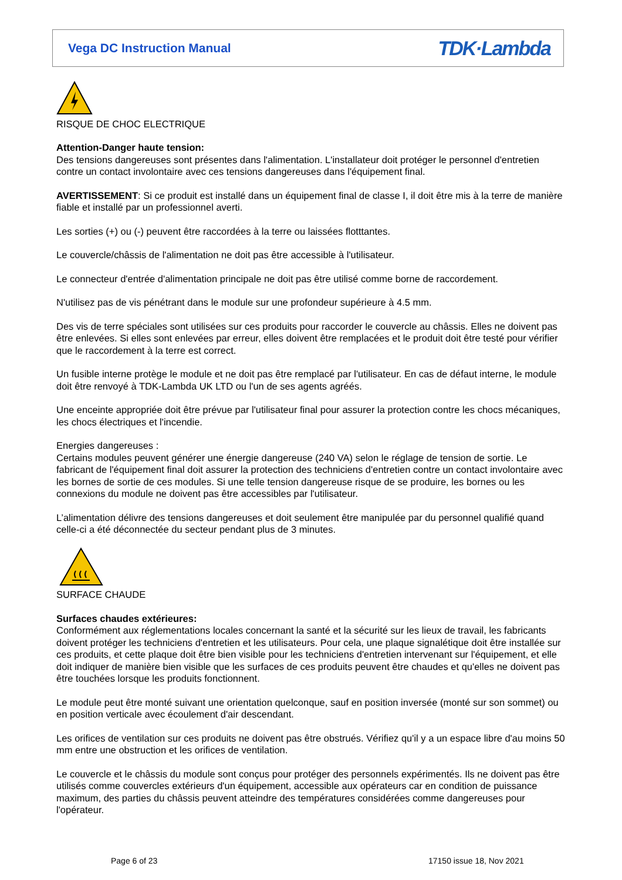Vega DC Instruction Manual
TDK·Lambda
RISQUE DE CHOC ELECTRIQUE
Attention-Danger haute tension:
Des tensions dangereuses sont présentes dans l'alimentation. L'installateur doit protéger le personnel d'entretien contre un contact involontaire avec ces tensions dangereuses dans l'équipement final.
AVERTISSEMENT: Si ce produit est installé dans un équipement final de classe I, il doit être mis à la terre de manière fiable et installé par un professionnel averti.
Les sorties (+) ou (-) peuvent être raccordées à la terre ou laissées flotttantes.
Le couvercle/châssis de l'alimentation ne doit pas être accessible à l'utilisateur.
Le connecteur d'entrée d'alimentation principale ne doit pas être utilisé comme borne de raccordement.
N'utilisez pas de vis pénétrant dans le module sur une profondeur supérieure à 4.5 mm.
Des vis de terre spéciales sont utilisées sur ces produits pour raccorder le couvercle au châssis. Elles ne doivent pas être enlevées. Si elles sont enlevées par erreur, elles doivent être remplacées et le produit doit être testé pour vérifier que le raccordement à la terre est correct.
Un fusible interne protège le module et ne doit pas être remplacé par l'utilisateur. En cas de défaut interne, le module doit être renvoyé à TDK-Lambda UK LTD ou l'un de ses agents agréés.
Une enceinte appropriée doit être prévue par l'utilisateur final pour assurer la protection contre les chocs mécaniques, les chocs électriques et l'incendie.
Energies dangereuses :
Certains modules peuvent générer une énergie dangereuse (240 VA) selon le réglage de tension de sortie. Le fabricant de l'équipement final doit assurer la protection des techniciens d'entretien contre un contact involontaire avec les bornes de sortie de ces modules. Si une telle tension dangereuse risque de se produire, les bornes ou les connexions du module ne doivent pas être accessibles par l'utilisateur.
L’alimentation délivre des tensions dangereuses et doit seulement être manipulée par du personnel qualifié quand celle-ci a été déconnectée du secteur pendant plus de 3 minutes.
SURFACE CHAUDE
Surfaces chaudes extérieures:
Conformément aux réglementations locales concernant la santé et la sécurité sur les lieux de travail, les fabricants doivent protéger les techniciens d'entretien et les utilisateurs. Pour cela, une plaque signalétique doit être installée sur ces produits, et cette plaque doit être bien visible pour les techniciens d'entretien intervenant sur l'équipement, et elle doit indiquer de manière bien visible que les surfaces de ces produits peuvent être chaudes et qu'elles ne doivent pas être touchées lorsque les produits fonctionnent.
Le module peut être monté suivant une orientation quelconque, sauf en position inversée (monté sur son sommet) ou en position verticale avec écoulement d'air descendant.
Les orifices de ventilation sur ces produits ne doivent pas être obstrués. Vérifiez qu'il y a un espace libre d'au moins 50 mm entre une obstruction et les orifices de ventilation.
Le couvercle et le châssis du module sont conçus pour protéger des personnels expérimentés. Ils ne doivent pas être utilisés comme couvercles extérieurs d'un équipement, accessible aux opérateurs car en condition de puissance maximum, des parties du châssis peuvent atteindre des températures considérées comme dangereuses pour l'opérateur.
Page 6 of 23 17150 issue 18, Nov 2021